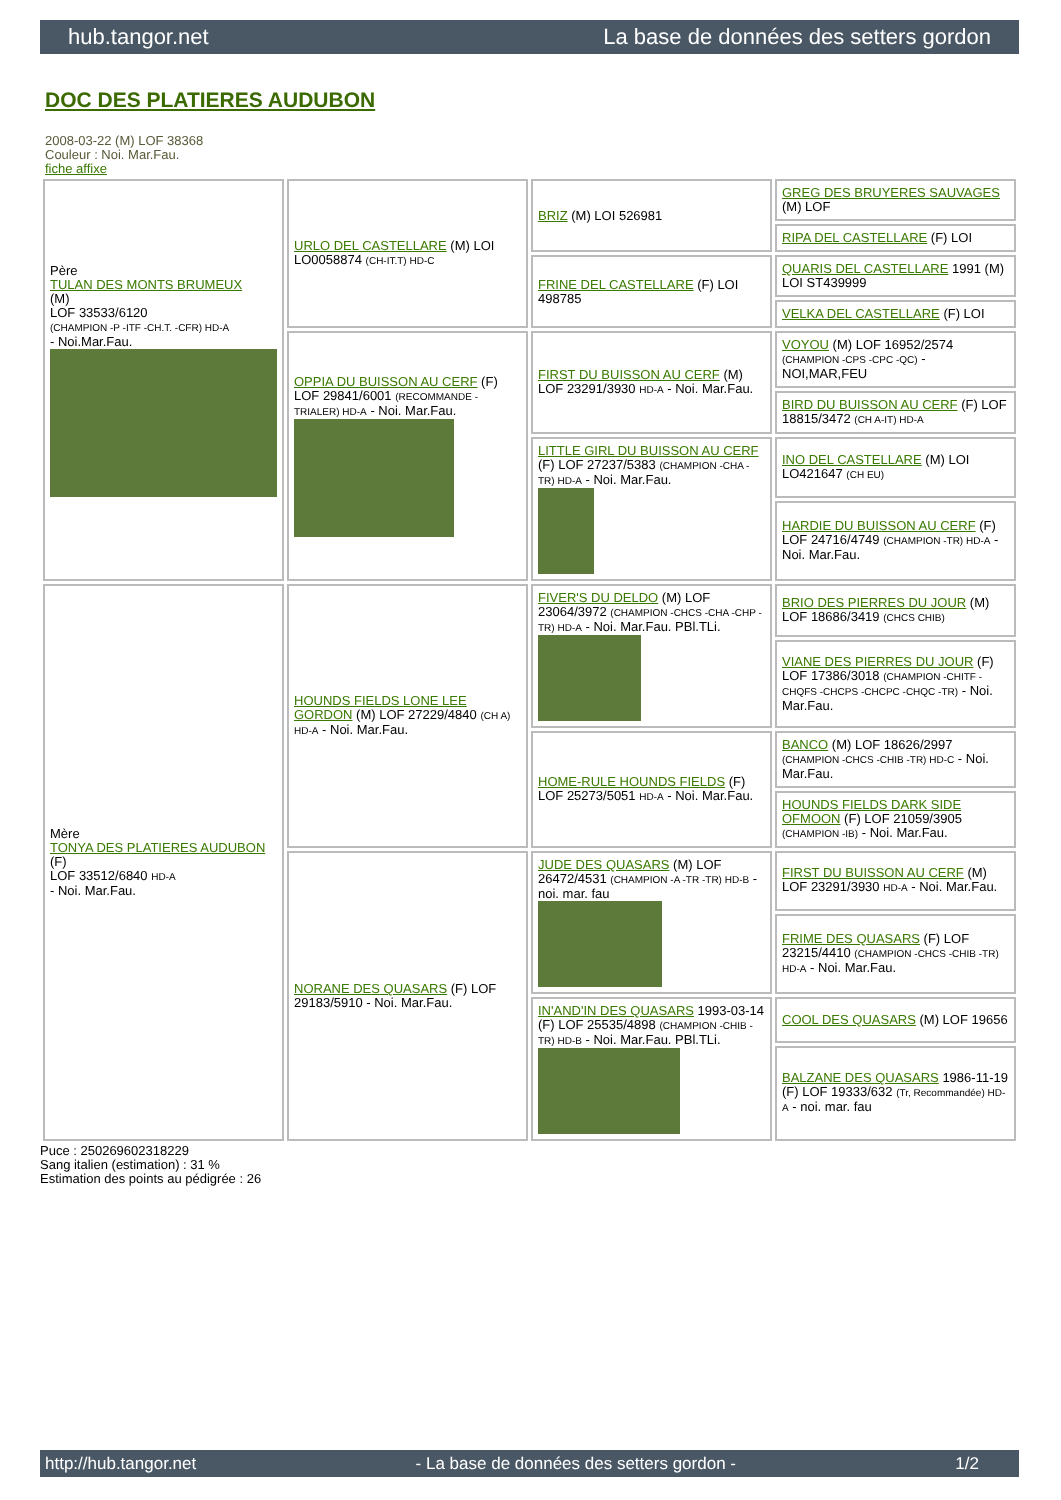hub.tangor.net La base de données des setters gordon
DOC DES PLATIERES AUDUBON
2008-03-22 (M) LOF 38368
Couleur : Noi. Mar.Fau.
fiche affixe
| Père TULAN DES MONTS BRUMEUX (M) LOF 33533/6120 (CHAMPION -P -ITF -CH.T. -CFR) HD-A - Noi.Mar.Fau. | URLO DEL CASTELLARE (M) LOI LO0058874 (CH-IT.T) HD-C | BRIZ (M) LOI 526981 | GREG DES BRUYERES SAUVAGES (M) LOF |
| | | | RIPA DEL CASTELLARE (F) LOI |
| | | FRINE DEL CASTELLARE (F) LOI 498785 | QUARIS DEL CASTELLARE 1991 (M) LOI ST439999 |
| | | | VELKA DEL CASTELLARE (F) LOI |
| | OPPIA DU BUISSON AU CERF (F) LOF 29841/6001 (RECOMMANDE - TRIALER) HD-A - Noi. Mar.Fau. | FIRST DU BUISSON AU CERF (M) LOF 23291/3930 HD-A - Noi. Mar.Fau. | VOYOU (M) LOF 16952/2574 (CHAMPION -CPS -CPC -QC) - NOI,MAR,FEU |
| | | | BIRD DU BUISSON AU CERF (F) LOF 18815/3472 (CH A-IT) HD-A |
| | | LITTLE GIRL DU BUISSON AU CERF (F) LOF 27237/5383 (CHAMPION -CHA -TR) HD-A - Noi. Mar.Fau. | INO DEL CASTELLARE (M) LOI LO421647 (CH EU) |
| | | | HARDIE DU BUISSON AU CERF (F) LOF 24716/4749 (CHAMPION -TR) HD-A - Noi. Mar.Fau. |
| Mère TONYA DES PLATIERES AUDUBON (F) LOF 33512/6840 HD-A - Noi. Mar.Fau. | HOUNDS FIELDS LONE LEE GORDON (M) LOF 27229/4840 (CH A) HD-A - Noi. Mar.Fau. | FIVER'S DU DELDO (M) LOF 23064/3972 (CHAMPION -CHCS -CHA -CHP -TR) HD-A - Noi. Mar.Fau. PBl.TLi. | BRIO DES PIERRES DU JOUR (M) LOF 18686/3419 (CHCS CHIB) |
| | | | VIANE DES PIERRES DU JOUR (F) LOF 17386/3018 (CHAMPION -CHITF -CHQFS -CHCPS -CHCPC -CHQC -TR) - Noi. Mar.Fau. |
| | | HOME-RULE HOUNDS FIELDS (F) LOF 25273/5051 HD-A - Noi. Mar.Fau. | BANCO (M) LOF 18626/2997 (CHAMPION -CHCS -CHIB -TR) HD-C - Noi. Mar.Fau. |
| | | | HOUNDS FIELDS DARK SIDE OFMOON (F) LOF 21059/3905 (CHAMPION -IB) - Noi. Mar.Fau. |
| | NORANE DES QUASARS (F) LOF 29183/5910 - Noi. Mar.Fau. | JUDE DES QUASARS (M) LOF 26472/4531 (CHAMPION -A -TR -TR) HD-B - noi. mar. fau | FIRST DU BUISSON AU CERF (M) LOF 23291/3930 HD-A - Noi. Mar.Fau. |
| | | | FRIME DES QUASARS (F) LOF 23215/4410 (CHAMPION -CHCS -CHIB -TR) HD-A - Noi. Mar.Fau. |
| | | IN'AND'IN DES QUASARS 1993-03-14 (F) LOF 25535/4898 (CHAMPION -CHIB -TR) HD-B - Noi. Mar.Fau. PBl.TLi. | COOL DES QUASARS (M) LOF 19656 |
| | | | BALZANE DES QUASARS 1986-11-19 (F) LOF 19333/632 (Tr, Recommandée) HD-A - noi. mar. fau |
Puce : 250269602318229
Sang italien (estimation) : 31 %
Estimation des points au pédigrée : 26
http://hub.tangor.net - La base de données des setters gordon - 1/2